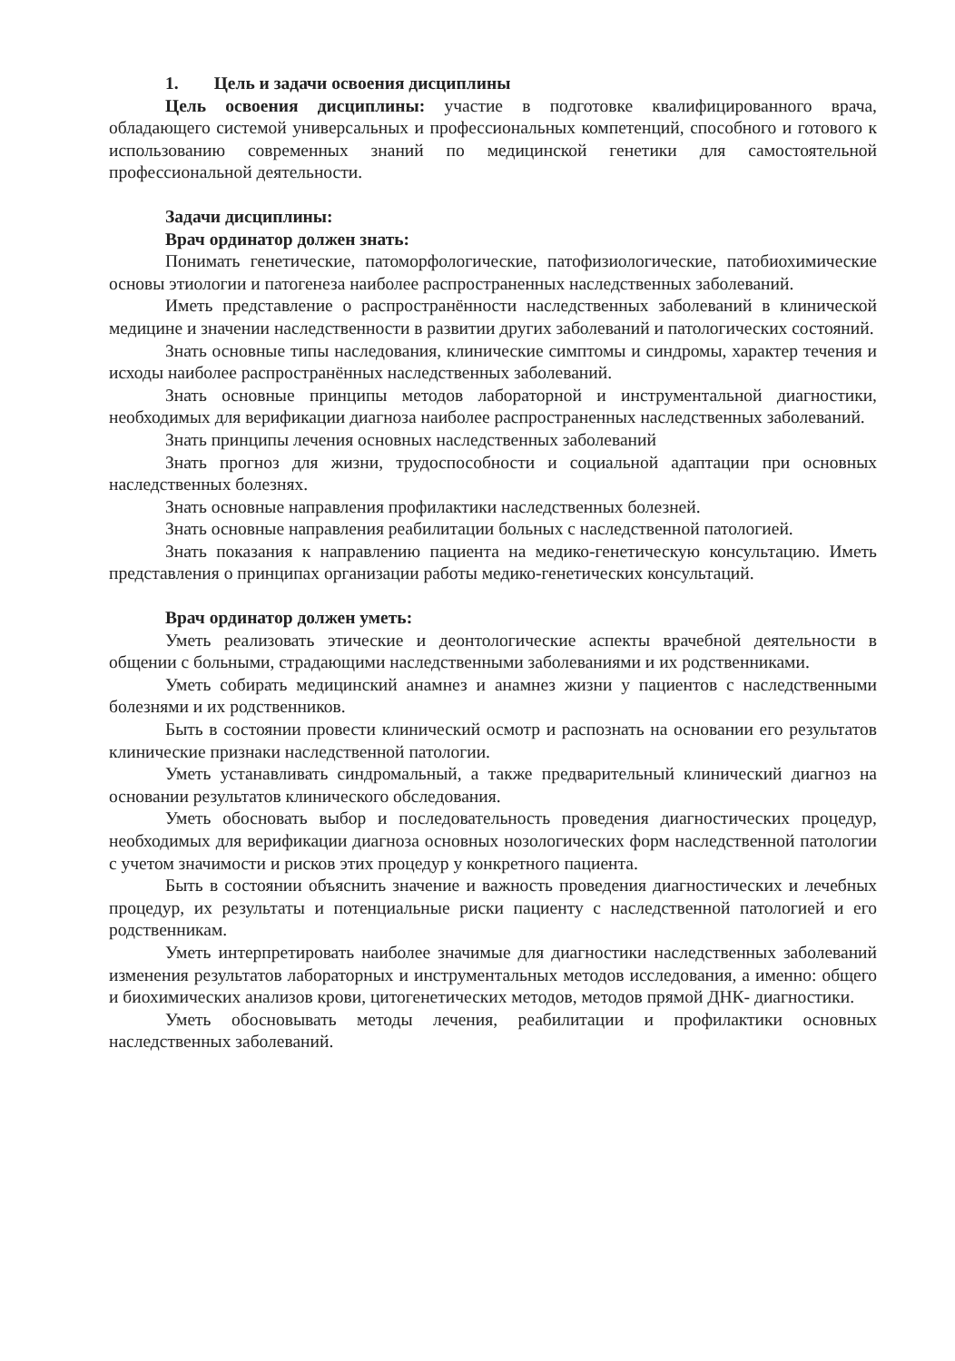1. Цель и задачи освоения дисциплины
Цель освоения дисциплины: участие в подготовке квалифицированного врача, обладающего системой универсальных и профессиональных компетенций, способного и готового к использованию современных знаний по медицинской генетики для самостоятельной профессиональной деятельности.
Задачи дисциплины:
Врач ординатор должен знать:
Понимать генетические, патоморфологические, патофизиологические, патобиохимические основы этиологии и патогенеза наиболее распространенных наследственных заболеваний.
Иметь представление о распространённости наследственных заболеваний в клинической медицине и значении наследственности в развитии других заболеваний и патологических состояний.
Знать основные типы наследования, клинические симптомы и синдромы, характер течения и исходы наиболее распространённых наследственных заболеваний.
Знать основные принципы методов лабораторной и инструментальной диагностики, необходимых для верификации диагноза наиболее распространенных наследственных заболеваний.
Знать принципы лечения основных наследственных заболеваний
Знать прогноз для жизни, трудоспособности и социальной адаптации при основных наследственных болезнях.
Знать основные направления профилактики наследственных болезней.
Знать основные направления реабилитации больных с наследственной патологией.
Знать показания к направлению пациента на медико-генетическую консультацию. Иметь представления о принципах организации работы медико-генетических консультаций.
Врач ординатор должен уметь:
Уметь реализовать этические и деонтологические аспекты врачебной деятельности в общении с больными, страдающими наследственными заболеваниями и их родственниками.
Уметь собирать медицинский анамнез и анамнез жизни у пациентов с наследственными болезнями и их родственников.
Быть в состоянии провести клинический осмотр и распознать на основании его результатов клинические признаки наследственной патологии.
Уметь устанавливать синдромальный, а также предварительный клинический диагноз на основании результатов клинического обследования.
Уметь обосновать выбор и последовательность проведения диагностических процедур, необходимых для верификации диагноза основных нозологических форм наследственной патологии с учетом значимости и рисков этих процедур у конкретного пациента.
Быть в состоянии объяснить значение и важность проведения диагностических и лечебных процедур, их результаты и потенциальные риски пациенту с наследственной патологией и его родственникам.
Уметь интерпретировать наиболее значимые для диагностики наследственных заболеваний изменения результатов лабораторных и инструментальных методов исследования, а именно: общего и биохимических анализов крови, цитогенетических методов, методов прямой ДНК- диагностики.
Уметь обосновывать методы лечения, реабилитации и профилактики основных наследственных заболеваний.